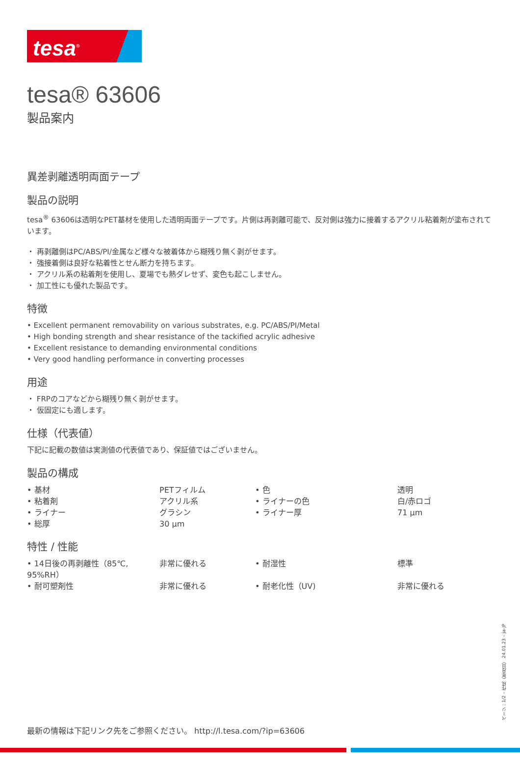tesa<sup>®</sup>
tesa® 63606
製品案内
異差剥離透明両面テープ
製品の説明
tesa<sup>®</sup> 63606は透明なPET基材を使用した透明両面テープです。片側は再剥離可能で、反対側は強力に接着するアクリル粘着剤が塗布されています。
・ 再剥離側はPC/ABS/PI/金属など様々な被着体から糊残り無く剥がせます。
・ 強接着側は良好な粘着性とせん断力を持ちます。
・ アクリル系の粘着剤を使用し、夏場でも熱ダレせず、変色も起こしません。
・ 加工性にも優れた製品です。
特徴
• Excellent permanent removability on various substrates, e.g. PC/ABS/PI/Metal
• High bonding strength and shear resistance of the tackified acrylic adhesive
• Excellent resistance to demanding environmental conditions
• Very good handling performance in converting processes
用途
・ FRPのコアなどから糊残り無く剥がせます。
・ 仮固定にも適します。
仕様（代表値）
下記に記載の数値は実測値の代表値であり、保証値ではございません。
製品の構成
| • 基材 | PETフィルム | • 色 | 透明 |
| • 粘着剤 | アクリル系 | • ライナーの色 | 白/赤ロゴ |
| • ライナー | グラシン | • ライナー厚 | 71 µm |
| • 総厚 | 30 µm | | |
特性 / 性能
| • 14日後の再剥離性（85℃, 95%RH） | 非常に優れる | • 耐湿性 | 標準 |
| • 耐可塑剤性 | 非常に優れる | • 耐老化性（UV) | 非常に優れる |
最新の情報は下記リンク先をご参照ください。 http://l.tesa.com/?ip=63606
ページ：1/2 – 作成（年月日） 24.01.23 – ja-JP